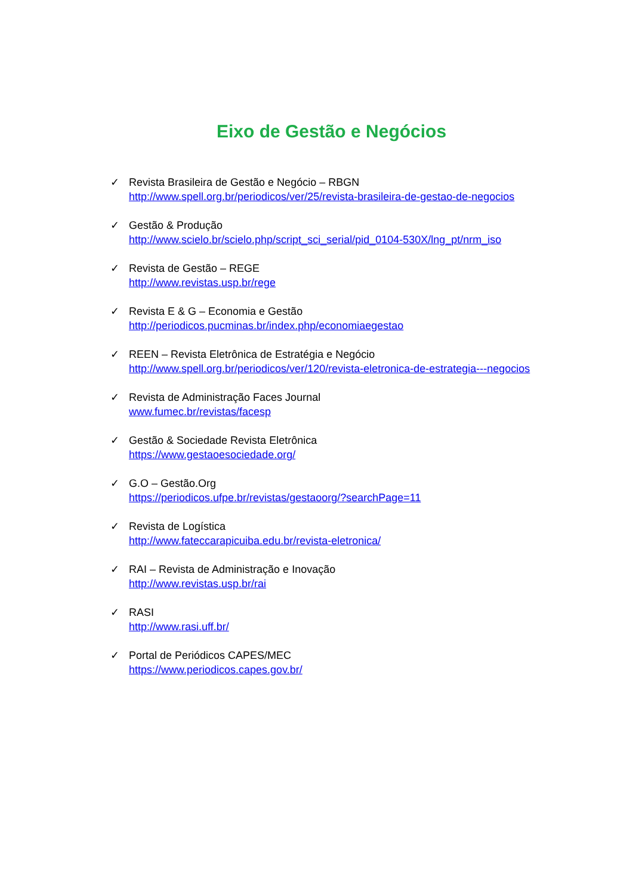Eixo de Gestão e Negócios
✓ Revista Brasileira de Gestão e Negócio – RBGN
http://www.spell.org.br/periodicos/ver/25/revista-brasileira-de-gestao-de-negocios
✓ Gestão & Produção
http://www.scielo.br/scielo.php/script_sci_serial/pid_0104-530X/lng_pt/nrm_iso
✓ Revista de Gestão – REGE
http://www.revistas.usp.br/rege
✓ Revista E & G – Economia e Gestão
http://periodicos.pucminas.br/index.php/economiaegestao
✓ REEN – Revista Eletrônica de Estratégia e Negócio
http://www.spell.org.br/periodicos/ver/120/revista-eletronica-de-estrategia---negocios
✓ Revista de Administração Faces Journal
www.fumec.br/revistas/facesp
✓ Gestão & Sociedade Revista Eletrônica
https://www.gestaoesociedade.org/
✓ G.O – Gestão.Org
https://periodicos.ufpe.br/revistas/gestaoorg/?searchPage=11
✓ Revista de Logística
http://www.fateccarapicuiba.edu.br/revista-eletronica/
✓ RAI – Revista de Administração e Inovação
http://www.revistas.usp.br/rai
✓ RASI
http://www.rasi.uff.br/
✓ Portal de Periódicos CAPES/MEC
https://www.periodicos.capes.gov.br/